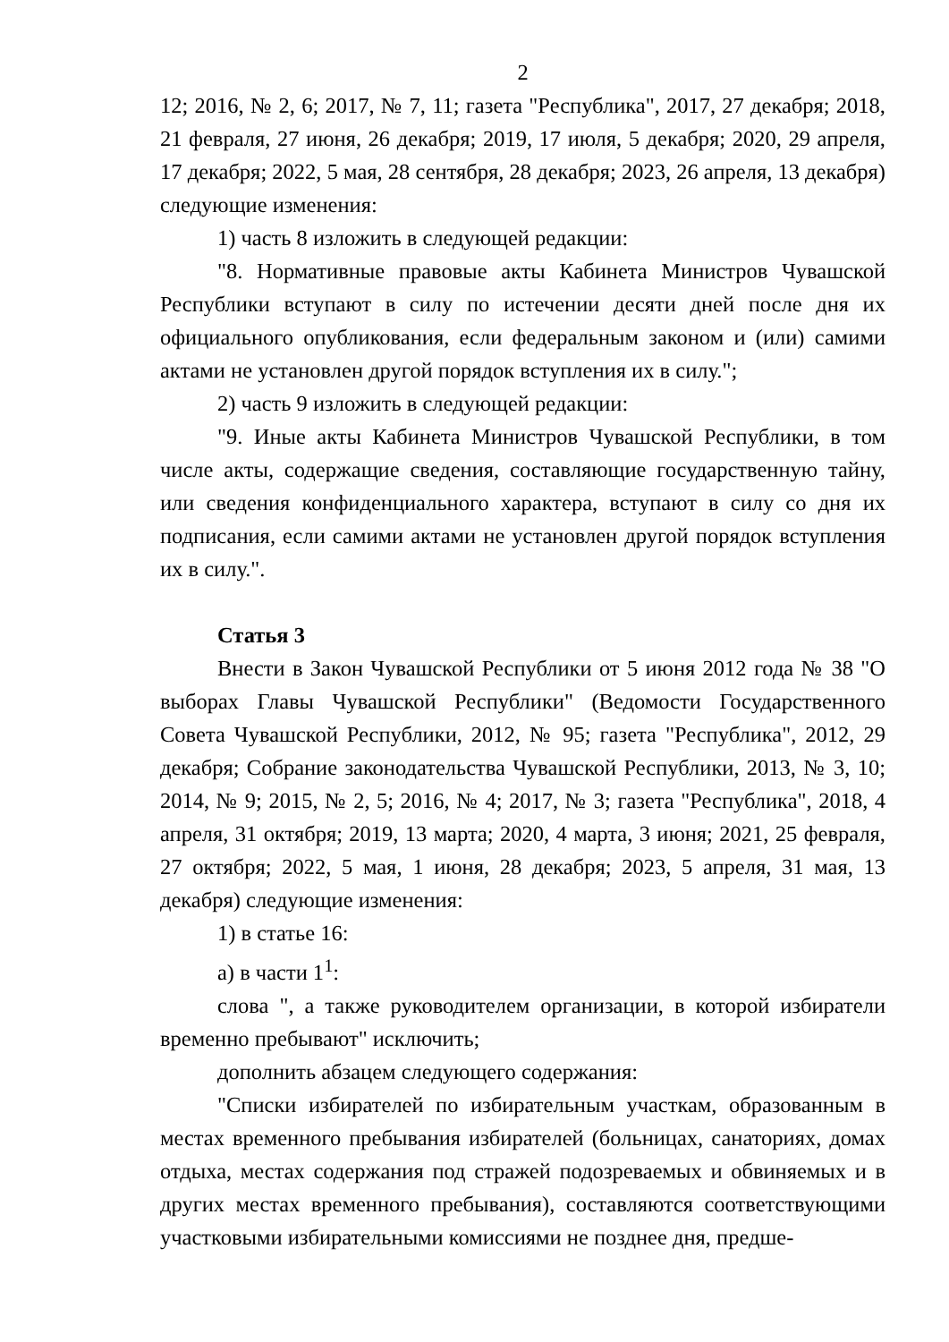2
12; 2016, № 2, 6; 2017, № 7, 11; газета "Республика", 2017, 27 декабря; 2018, 21 февраля, 27 июня, 26 декабря; 2019, 17 июля, 5 декабря; 2020, 29 апреля, 17 декабря; 2022, 5 мая, 28 сентября, 28 декабря; 2023, 26 апреля, 13 декабря) следующие изменения:
1) часть 8 изложить в следующей редакции:
"8. Нормативные правовые акты Кабинета Министров Чувашской Республики вступают в силу по истечении десяти дней после дня их официального опубликования, если федеральным законом и (или) самими актами не установлен другой порядок вступления их в силу.";
2) часть 9 изложить в следующей редакции:
"9. Иные акты Кабинета Министров Чувашской Республики, в том числе акты, содержащие сведения, составляющие государственную тайну, или сведения конфиденциального характера, вступают в силу со дня их подписания, если самими актами не установлен другой порядок вступления их в силу.".
Статья 3
Внести в Закон Чувашской Республики от 5 июня 2012 года № 38 "О выборах Главы Чувашской Республики" (Ведомости Государственного Совета Чувашской Республики, 2012, № 95; газета "Республика", 2012, 29 декабря; Собрание законодательства Чувашской Республики, 2013, № 3, 10; 2014, № 9; 2015, № 2, 5; 2016, № 4; 2017, № 3; газета "Республика", 2018, 4 апреля, 31 октября; 2019, 13 марта; 2020, 4 марта, 3 июня; 2021, 25 февраля, 27 октября; 2022, 5 мая, 1 июня, 28 декабря; 2023, 5 апреля, 31 мая, 13 декабря) следующие изменения:
1) в статье 16:
а) в части 1<sup>1</sup>:
слова ", а также руководителем организации, в которой избиратели временно пребывают" исключить;
дополнить абзацем следующего содержания:
"Списки избирателей по избирательным участкам, образованным в местах временного пребывания избирателей (больницах, санаториях, домах отдыха, местах содержания под стражей подозреваемых и обвиняемых и в других местах временного пребывания), составляются соответствующими участковыми избирательными комиссиями не позднее дня, предше-